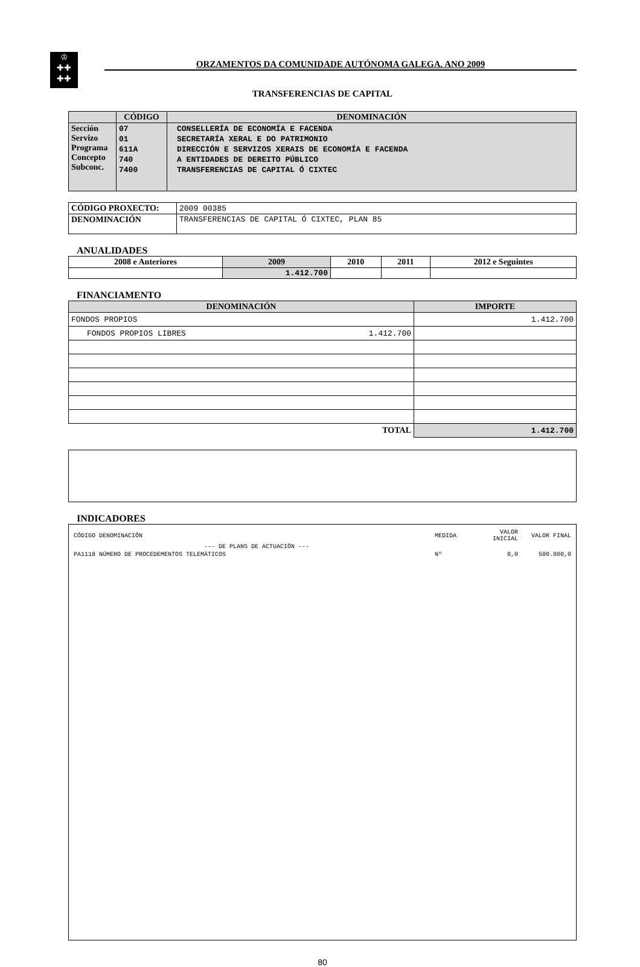♔
✚✚
✚✚
ORZAMENTOS DA COMUNIDADE AUTÓNOMA GALEGA. ANO 2009
TRANSFERENCIAS DE CAPITAL
| | CÓDIGO | DENOMINACIÓN |
| --- | --- | --- |
| Sección Servizo Programa Concepto Subconc. | 07 01 611A 740 7400 | CONSELLERÍA DE ECONOMÍA E FACENDA SECRETARÍA XERAL E DO PATRIMONIO DIRECCIÓN E SERVIZOS XERAIS DE ECONOMÍA E FACENDA A ENTIDADES DE DEREITO PÚBLICO TRANSFERENCIAS DE CAPITAL Ó CIXTEC |
| CÓDIGO PROXECTO: | 2009 00385 |
| DENOMINACIÓN | TRANSFERENCIAS DE CAPITAL Ó CIXTEC, PLAN 85 |
ANUALIDADES
| 2008 e Anteriores | 2009 | 2010 | 2011 | 2012 e Seguintes |
| --- | --- | --- | --- | --- |
| | 1.412.700 | | | |
FINANCIAMENTO
| DENOMINACIÓN | | IMPORTE |
| --- | --- | --- |
| FONDOS PROPIOS | | 1.412.700 |
| FONDOS PROPIOS LIBRES | 1.412.700 | |
| TOTAL | | 1.412.700 |
INDICADORES
| CÓDIGO DENOMINACIÓN | MEDIDA | VALOR INICIAL | VALOR FINAL |
| --- DE PLANS DE ACTUACIÓN --- | | | |
| PA1118 NÚMERO DE PROCEDEMENTOS TELEMÁTICOS | Nº | 0,0 | 500.000,0 |
80